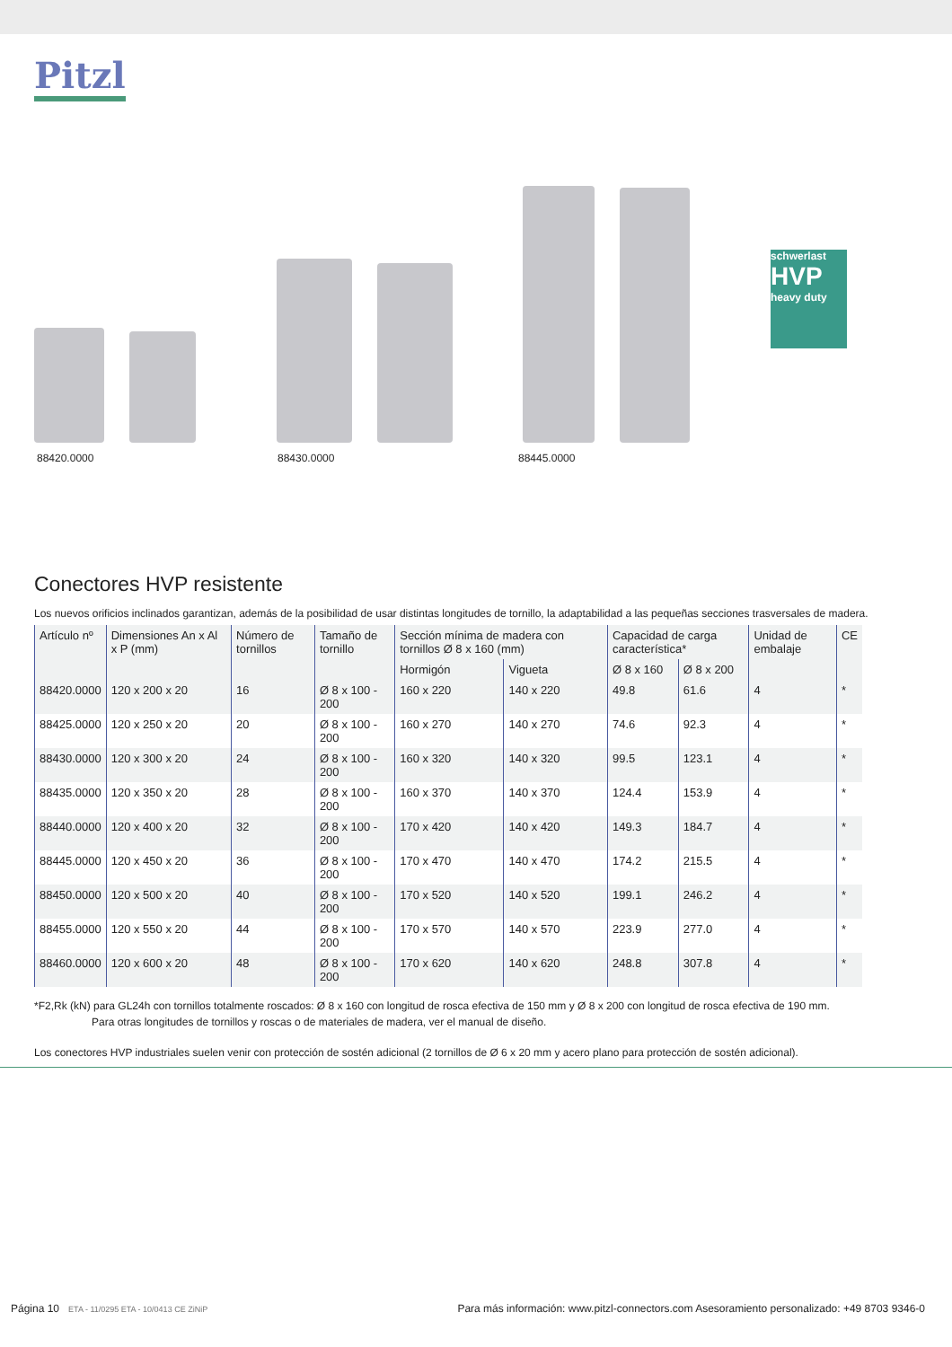Pitzl
schwerlast
HVP
heavy duty
88420.0000 88430.0000 88445.0000
Conectores HVP resistente
Los nuevos orificios inclinados garantizan, además de la posibilidad de usar distintas longitudes de tornillo, la adaptabilidad a las pequeñas secciones trasversales de madera.
| Artículo nº | Dimensiones An x Al x P (mm) | Número de tornillos | Tamaño de tornillo | Sección mínima de madera con tornillos Ø 8 x 160 (mm) | | Capacidad de carga característica* | | Unidad de embalaje | CE |
| --- | --- | --- | --- | --- | --- | --- | --- | --- | --- |
| | | | | Hormigón | Vigueta | Ø 8 x 160 | Ø 8 x 200 | | |
| 88420.0000 | 120 x 200 x 20 | 16 | Ø 8 x 100 - 200 | 160 x 220 | 140 x 220 | 49.8 | 61.6 | 4 | * |
| 88425.0000 | 120 x 250 x 20 | 20 | Ø 8 x 100 - 200 | 160 x 270 | 140 x 270 | 74.6 | 92.3 | 4 | * |
| 88430.0000 | 120 x 300 x 20 | 24 | Ø 8 x 100 - 200 | 160 x 320 | 140 x 320 | 99.5 | 123.1 | 4 | * |
| 88435.0000 | 120 x 350 x 20 | 28 | Ø 8 x 100 - 200 | 160 x 370 | 140 x 370 | 124.4 | 153.9 | 4 | * |
| 88440.0000 | 120 x 400 x 20 | 32 | Ø 8 x 100 - 200 | 170 x 420 | 140 x 420 | 149.3 | 184.7 | 4 | * |
| 88445.0000 | 120 x 450 x 20 | 36 | Ø 8 x 100 - 200 | 170 x 470 | 140 x 470 | 174.2 | 215.5 | 4 | * |
| 88450.0000 | 120 x 500 x 20 | 40 | Ø 8 x 100 - 200 | 170 x 520 | 140 x 520 | 199.1 | 246.2 | 4 | * |
| 88455.0000 | 120 x 550 x 20 | 44 | Ø 8 x 100 - 200 | 170 x 570 | 140 x 570 | 223.9 | 277.0 | 4 | * |
| 88460.0000 | 120 x 600 x 20 | 48 | Ø 8 x 100 - 200 | 170 x 620 | 140 x 620 | 248.8 | 307.8 | 4 | * |
*F2,Rk (kN) para GL24h con tornillos totalmente roscados: Ø 8 x 160 con longitud de rosca efectiva de 150 mm y Ø 8 x 200 con longitud de rosca efectiva de 190 mm.
Para otras longitudes de tornillos y roscas o de materiales de madera, ver el manual de diseño.
Los conectores HVP industriales suelen venir con protección de sostén adicional (2 tornillos de Ø 6 x 20 mm y acero plano para protección de sostén adicional).
Página 10 ETA - 11/0295 ETA - 10/0413 CE ZiNiP Para más información: www.pitzl-connectors.com Asesoramiento personalizado: +49 8703 9346-0